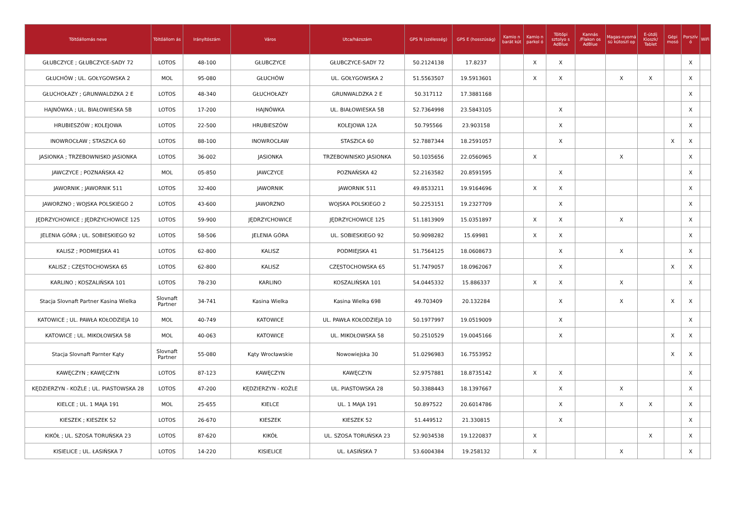| Töltőállomás neve | Töltőállom ás | Irányítószám | Város | Utca/házszám | GPS N (szélesség) | GPS E (hosszúság) | Kamio n barát kút | Kamio n parkol ó | Töltőpi sztolyo s AdBlue | Kannás /Flakon os AdBlue | Magas-nyomá sú kútoszl op | E-útdíj Kioszk/ Tablet | Gépi mosó | Porszív ó | WiFi |
| --- | --- | --- | --- | --- | --- | --- | --- | --- | --- | --- | --- | --- | --- | --- | --- |
| GŁUBCZYCE ; GŁUBCZYCE-SADY 72 | LOTOS | 48-100 | GŁUBCZYCE | GŁUBCZYCE-SADY 72 | 50.2124138 | 17.8237 | | X | X | | | | | X | |
| GŁUCHÓW ; UL. GOŁYGOWSKA 2 | MOL | 95-080 | GŁUCHÓW | UL. GOŁYGOWSKA 2 | 51.5563507 | 19.5913601 | | X | X | | X | X | | X | |
| GŁUCHOŁAZY ; GRUNWALDZKA 2 E | LOTOS | 48-340 | GŁUCHOŁAZY | GRUNWALDZKA 2 E | 50.317112 | 17.3881168 | | | | | | | | X | |
| HAJNÓWKA ; UL. BIAŁOWIESKA 5B | LOTOS | 17-200 | HAJNÓWKA | UL. BIAŁOWIESKA 5B | 52.7364998 | 23.5843105 | | | X | | | | | X | |
| HRUBIESZÓW ; KOLEJOWA | LOTOS | 22-500 | HRUBIESZÓW | KOLEJOWA 12A | 50.795566 | 23.903158 | | | X | | | | | X | |
| INOWROCŁAW ; STASZICA 60 | LOTOS | 88-100 | INOWROCŁAW | STASZICA 60 | 52.7887344 | 18.2591057 | | | X | | | | X | X | |
| JASIONKA ; TRZEBOWNISKO JASIONKA | LOTOS | 36-002 | JASIONKA | TRZEBOWNISKO JASIONKA | 50.1035656 | 22.0560965 | | X | | | X | | | X | |
| JAWCZYCE ; POZNAŃSKA 42 | MOL | 05-850 | JAWCZYCE | POZNAŃSKA 42 | 52.2163582 | 20.8591595 | | | X | | | | | X | |
| JAWORNIK ; JAWORNIK 511 | LOTOS | 32-400 | JAWORNIK | JAWORNIK 511 | 49.8533211 | 19.9164696 | | X | X | | | | | X | |
| JAWORZNO ; WOJSKA POLSKIEGO 2 | LOTOS | 43-600 | JAWORZNO | WOJSKA POLSKIEGO 2 | 50.2253151 | 19.2327709 | | | X | | | | | X | |
| JĘDRZYCHOWICE ; JĘDRZYCHOWICE 125 | LOTOS | 59-900 | JĘDRZYCHOWICE | JĘDRZYCHOWICE 125 | 51.1813909 | 15.0351897 | | X | X | | X | | | X | |
| JELENIA GÓRA ; UL. SOBIESKIEGO 92 | LOTOS | 58-506 | JELENIA GÓRA | UL. SOBIESKIEGO 92 | 50.9098282 | 15.69981 | | X | X | | | | | X | |
| KALISZ ; PODMIEJSKA 41 | LOTOS | 62-800 | KALISZ | PODMIEJSKA 41 | 51.7564125 | 18.0608673 | | | X | | X | | | X | |
| KALISZ ; CZĘSTOCHOWSKA 65 | LOTOS | 62-800 | KALISZ | CZĘSTOCHOWSKA 65 | 51.7479057 | 18.0962067 | | | X | | | | X | X | |
| KARLINO ; KOSZALIŃSKA 101 | LOTOS | 78-230 | KARLINO | KOSZALIŃSKA 101 | 54.0445332 | 15.886337 | | X | X | | X | | | X | |
| Stacja Slovnaft Partner Kasina Wielka | Slovnaft Partner | 34-741 | Kasina Wielka | Kasina Wielka 698 | 49.703409 | 20.132284 | | | X | | X | | X | X | |
| KATOWICE ; UL. PAWŁA KOŁODZIEJA 10 | MOL | 40-749 | KATOWICE | UL. PAWŁA KOŁODZIEJA 10 | 50.1977997 | 19.0519009 | | | X | | | | | X | |
| KATOWICE ; UL. MIKOŁOWSKA 58 | MOL | 40-063 | KATOWICE | UL. MIKOŁOWSKA 58 | 50.2510529 | 19.0045166 | | | X | | | | X | X | |
| Stacja Slovnaft Parnter Kąty | Slovnaft Partner | 55-080 | Kąty Wrocławskie | Nowowiejska 30 | 51.0296983 | 16.7553952 | | | | | | | X | X | |
| KAWĘCZYN ; KAWĘCZYN | LOTOS | 87-123 | KAWĘCZYN | KAWĘCZYN | 52.9757881 | 18.8735142 | | X | X | | | | | X | |
| KĘDZIERZYN - KOŹLE ; UL. PIASTOWSKA 28 | LOTOS | 47-200 | KĘDZIERZYN - KOŹLE | UL. PIASTOWSKA 28 | 50.3388443 | 18.1397667 | | | X | | X | | | X | |
| KIELCE ; UL. 1 MAJA 191 | MOL | 25-655 | KIELCE | UL. 1 MAJA 191 | 50.897522 | 20.6014786 | | | X | | X | X | | X | |
| KIESZEK ; KIESZEK 52 | LOTOS | 26-670 | KIESZEK | KIESZEK 52 | 51.449512 | 21.330815 | | | X | | | | | X | |
| KIKÓŁ ; UL. SZOSA TORUŃSKA 23 | LOTOS | 87-620 | KIKÓŁ | UL. SZOSA TORUŃSKA 23 | 52.9034538 | 19.1220837 | | X | | | | X | | X | |
| KISIELICE ; UL. ŁASIŃSKA 7 | LOTOS | 14-220 | KISIELICE | UL. ŁASIŃSKA 7 | 53.6004384 | 19.258132 | | X | | | X | | | X | |